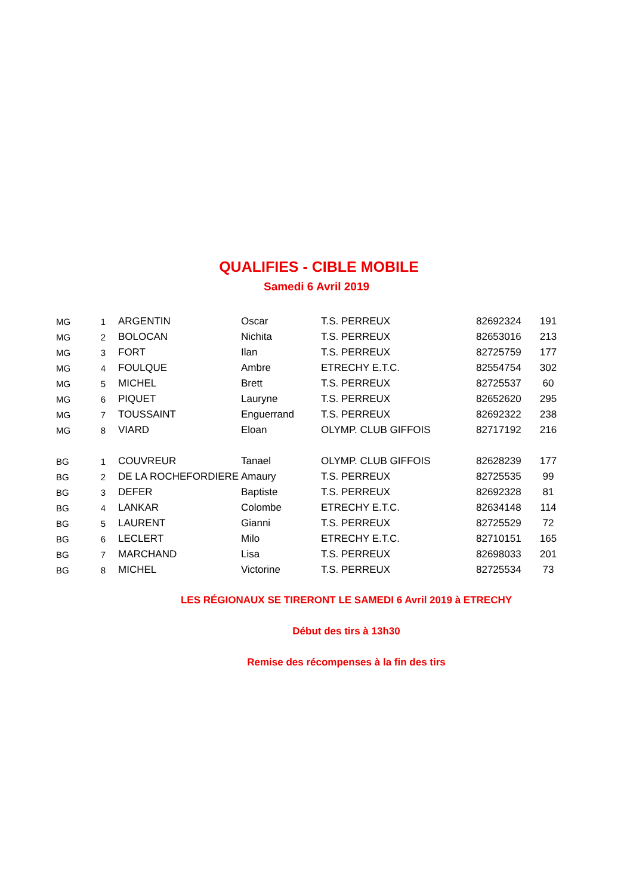QUALIFIES - CIBLE MOBILE
Samedi 6 Avril 2019
| MG | 1 | ARGENTIN | Oscar | T.S. PERREUX | 82692324 | 191 |
| MG | 2 | BOLOCAN | Nichita | T.S. PERREUX | 82653016 | 213 |
| MG | 3 | FORT | Ilan | T.S. PERREUX | 82725759 | 177 |
| MG | 4 | FOULQUE | Ambre | ETRECHY E.T.C. | 82554754 | 302 |
| MG | 5 | MICHEL | Brett | T.S. PERREUX | 82725537 | 60 |
| MG | 6 | PIQUET | Lauryne | T.S. PERREUX | 82652620 | 295 |
| MG | 7 | TOUSSAINT | Enguerrand | T.S. PERREUX | 82692322 | 238 |
| MG | 8 | VIARD | Eloan | OLYMP. CLUB GIFFOIS | 82717192 | 216 |
| BG | 1 | COUVREUR | Tanael | OLYMP. CLUB GIFFOIS | 82628239 | 177 |
| BG | 2 | DE LA ROCHEFORDIERE | Amaury | T.S. PERREUX | 82725535 | 99 |
| BG | 3 | DEFER | Baptiste | T.S. PERREUX | 82692328 | 81 |
| BG | 4 | LANKAR | Colombe | ETRECHY E.T.C. | 82634148 | 114 |
| BG | 5 | LAURENT | Gianni | T.S. PERREUX | 82725529 | 72 |
| BG | 6 | LECLERT | Milo | ETRECHY E.T.C. | 82710151 | 165 |
| BG | 7 | MARCHAND | Lisa | T.S. PERREUX | 82698033 | 201 |
| BG | 8 | MICHEL | Victorine | T.S. PERREUX | 82725534 | 73 |
LES RÉGIONAUX SE TIRERONT LE SAMEDI 6 Avril 2019 à ETRECHY
Début des tirs à 13h30
Remise des récompenses à la fin des tirs